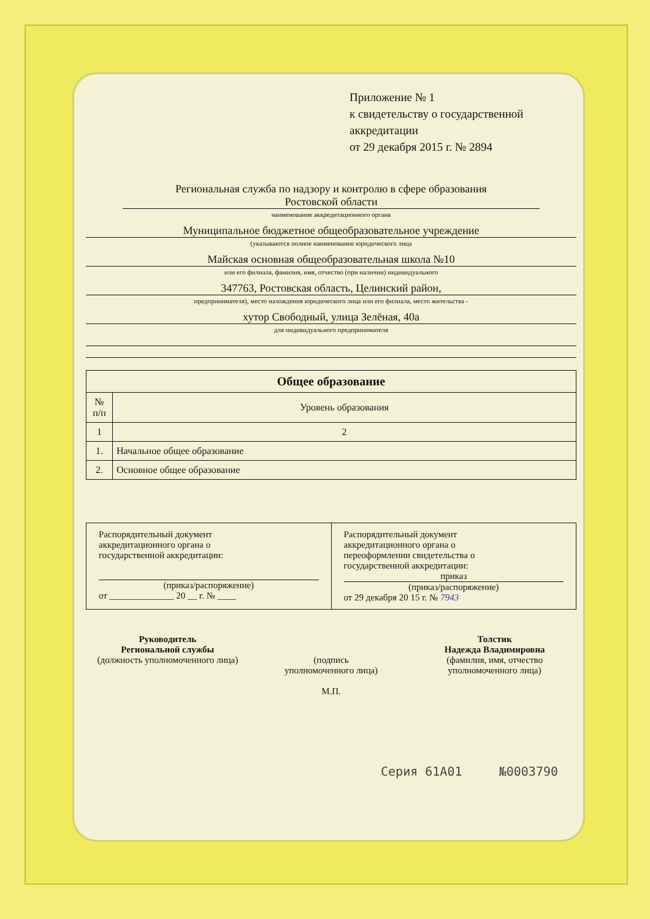Приложение № 1
к свидетельству о государственной
аккредитации
от 29 декабря 2015 г. № 2894
Региональная служба по надзору и контролю в сфере образования
Ростовской области
наименование аккредитационного органа
Муниципальное бюджетное общеобразовательное учреждение
(указываются полное наименование юридического лица
Майская основная общеобразовательная школа №10
или его филиала, фамилия, имя, отчество (при наличии) индивидуального
347763, Ростовская область, Целинский район,
предпринимателя), место нахождения юридического лица или его филиала, место жительства -
хутор Свободный, улица Зелёная, 40а
для индивидуального предпринимателя
| Общее образование | |
| --- | --- |
| № п/п | Уровень образования |
| 1 | 2 |
| 1. | Начальное общее образование |
| 2. | Основное общее образование |
Распорядительный документ
аккредитационного органа о
государственной аккредитации:
(приказ/распоряжение)
от ______________ 20 __ г. № ____
Распорядительный документ
аккредитационного органа о
переоформлении свидетельства о
государственной аккредитации:
приказ
(приказ/распоряжение)
от 29 декабря 20 15 г. № 7943
Руководитель
Региональной службы
(должность уполномоченного лица)
(подпись
уполномоченного лица)
М.П.
Толстик
Надежда Владимировна
(фамилия, имя, отчество
уполномоченного лица)
Серия 61А01 №0003790